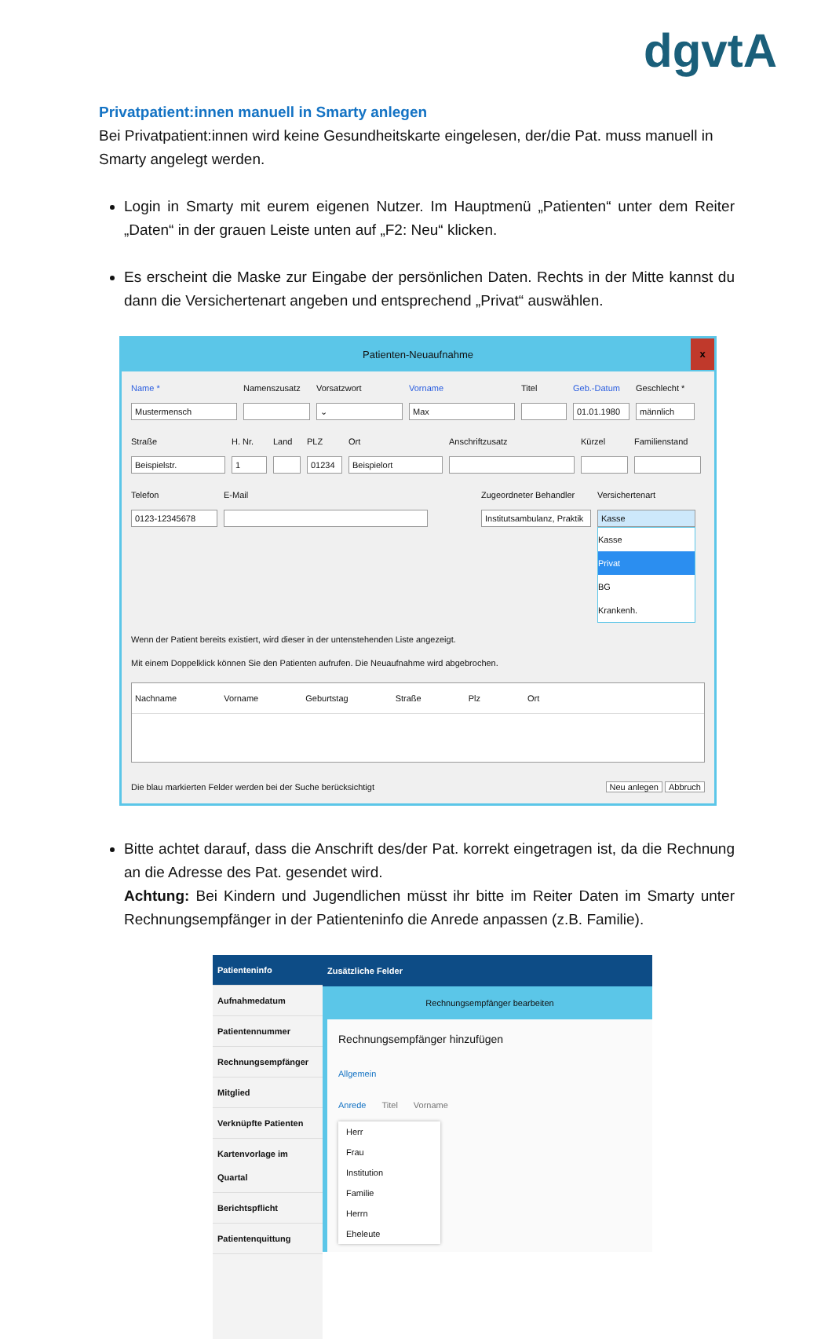dgvtA
Privatpatient:innen manuell in Smarty anlegen
Bei Privatpatient:innen wird keine Gesundheitskarte eingelesen, der/die Pat. muss manuell in Smarty angelegt werden.
Login in Smarty mit eurem eigenen Nutzer. Im Hauptmenü „Patienten“ unter dem Reiter „Daten“ in der grauen Leiste unten auf „F2: Neu“ klicken.
Es erscheint die Maske zur Eingabe der persönlichen Daten. Rechts in der Mitte kannst du dann die Versichertenart angeben und entsprechend „Privat“ auswählen.
Patienten-Neuaufnahme x
Name *
Mustermensch
Namenszusatz Vorsatzwort
⌄
Vorname
Max
Titel Geb.-Datum
01.01.1980
Geschlecht *
männlich
Straße
Beispielstr.
H. Nr.
1
Land PLZ
01234
Ort
Beispielort
Anschriftzusatz Kürzel Familienstand
Telefon
0123-12345678
E-Mail Zugeordneter Behandler
Institutsambulanz, Praktik
Versichertenart
Kasse
Kasse
Privat
BG
Krankenh.
Wenn der Patient bereits existiert, wird dieser in der untenstehenden Liste angezeigt.
Mit einem Doppelklick können Sie den Patienten aufrufen. Die Neuaufnahme wird abgebrochen.
Nachname Vorname Geburtstag Straße Plz Ort
Die blau markierten Felder werden bei der Suche berücksichtigt Neu anlegen Abbruch
Bitte achtet darauf, dass die Anschrift des/der Pat. korrekt eingetragen ist, da die Rechnung an die Adresse des Pat. gesendet wird.
Achtung: Bei Kindern und Jugendlichen müsst ihr bitte im Reiter Daten im Smarty unter Rechnungsempfänger in der Patienteninfo die Anrede anpassen (z.B. Familie).
Patienteninfo
Aufnahmedatum
Patientennummer
Rechnungsempfänger
Mitglied
Verknüpfte Patienten
Kartenvorlage im Quartal
Berichtspflicht
Patientenquittung
Zusätzliche Felder
Rechnungsempfänger bearbeiten
Rechnungsempfänger hinzufügen
Allgemein
Anrede Titel Vorname
Herr
Frau
Institution
Familie
Herrn
Eheleute